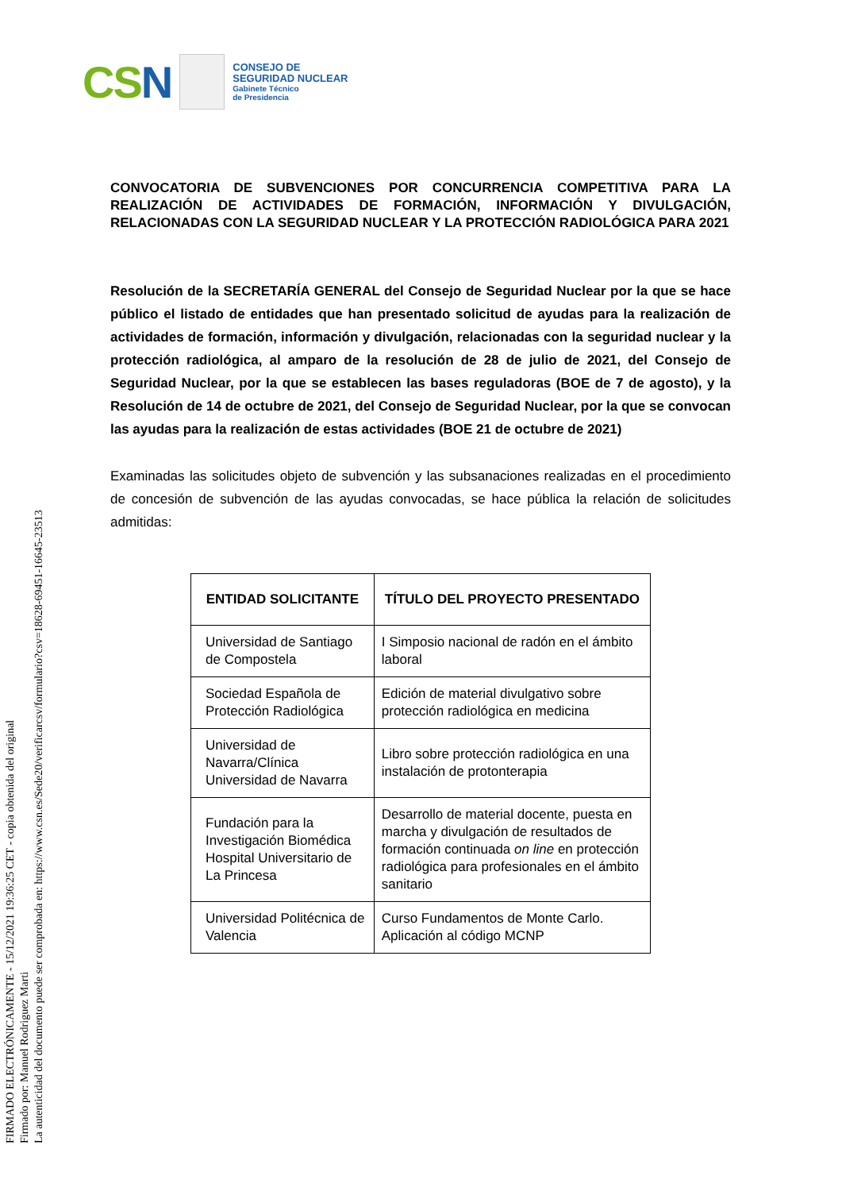CSN
CONSEJO DE
SEGURIDAD NUCLEAR
Gabinete Técnico
de Presidencia
CONVOCATORIA DE SUBVENCIONES POR CONCURRENCIA COMPETITIVA PARA LA REALIZACIÓN DE ACTIVIDADES DE FORMACIÓN, INFORMACIÓN Y DIVULGACIÓN, RELACIONADAS CON LA SEGURIDAD NUCLEAR Y LA PROTECCIÓN RADIOLÓGICA PARA 2021
Resolución de la SECRETARÍA GENERAL del Consejo de Seguridad Nuclear por la que se hace público el listado de entidades que han presentado solicitud de ayudas para la realización de actividades de formación, información y divulgación, relacionadas con la seguridad nuclear y la protección radiológica, al amparo de la resolución de 28 de julio de 2021, del Consejo de Seguridad Nuclear, por la que se establecen las bases reguladoras (BOE de 7 de agosto), y la Resolución de 14 de octubre de 2021, del Consejo de Seguridad Nuclear, por la que se convocan las ayudas para la realización de estas actividades (BOE 21 de octubre de 2021)
Examinadas las solicitudes objeto de subvención y las subsanaciones realizadas en el procedimiento de concesión de subvención de las ayudas convocadas, se hace pública la relación de solicitudes admitidas:
| ENTIDAD SOLICITANTE | TÍTULO DEL PROYECTO PRESENTADO |
| --- | --- |
| Universidad de Santiago de Compostela | I Simposio nacional de radón en el ámbito laboral |
| Sociedad Española de Protección Radiológica | Edición de material divulgativo sobre protección radiológica en medicina |
| Universidad de Navarra/Clínica Universidad de Navarra | Libro sobre protección radiológica en una instalación de protonterapia |
| Fundación para la Investigación Biomédica Hospital Universitario de La Princesa | Desarrollo de material docente, puesta en marcha y divulgación de resultados de formación continuada on line en protección radiológica para profesionales en el ámbito sanitario |
| Universidad Politécnica de Valencia | Curso Fundamentos de Monte Carlo. Aplicación al código MCNP |
FIRMADO ELECTRÓNICAMENTE - 15/12/2021 19:36:25 CET - copia obtenida del original
Firmado por: Manuel Rodriguez Marti
La autenticidad del documento puede ser comprobada en: https://www.csn.es/Sede20/verificarcsv/formulario?csv=18628-69451-16645-23513